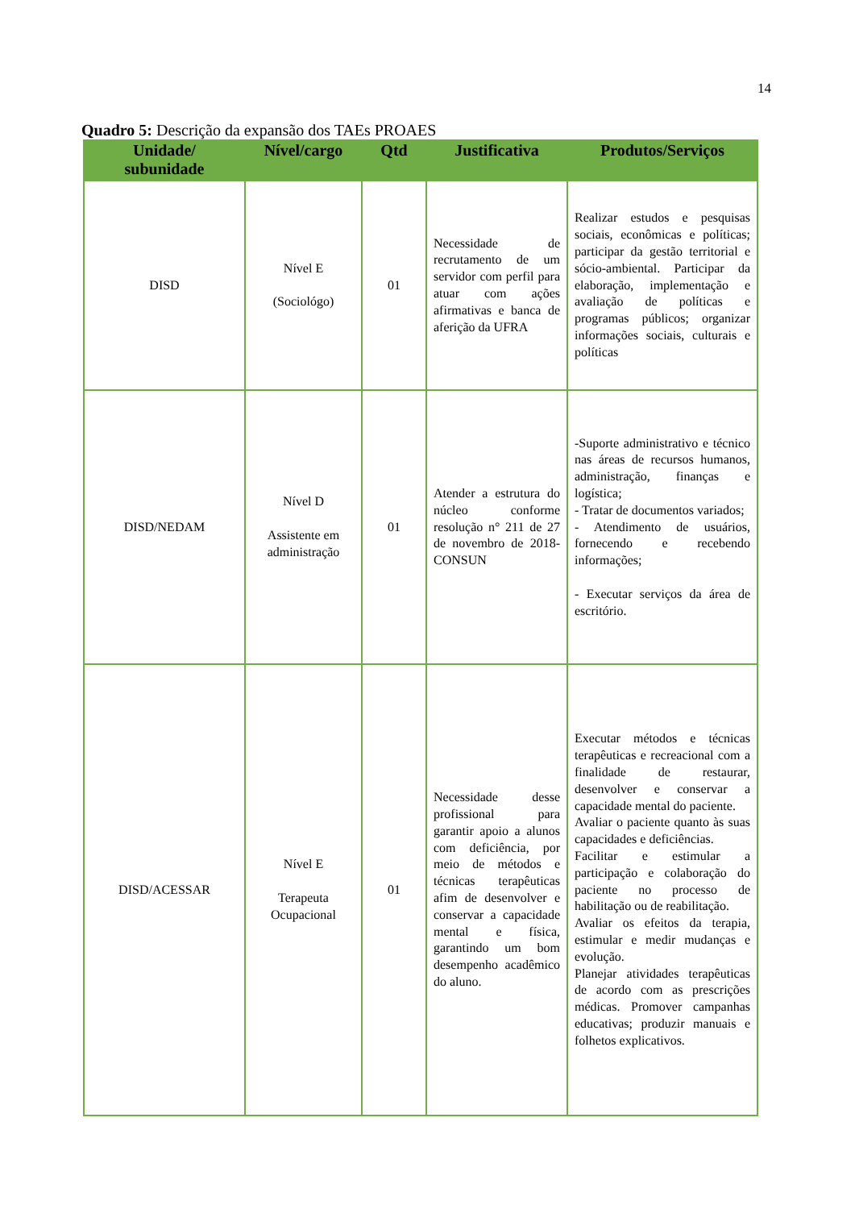14
Quadro 5: Descrição da expansão dos TAEs PROAES
| Unidade/ subunidade | Nível/cargo | Qtd | Justificativa | Produtos/Serviços |
| --- | --- | --- | --- | --- |
| DISD | Nível E (Sociológo) | 01 | Necessidade de recrutamento de um servidor com perfil para atuar com ações afirmativas e banca de aferição da UFRA | Realizar estudos e pesquisas sociais, econômicas e políticas; participar da gestão territorial e sócio-ambiental. Participar da elaboração, implementação e avaliação de políticas e programas públicos; organizar informações sociais, culturais e políticas |
| DISD/NEDAM | Nível D Assistente em administração | 01 | Atender a estrutura do núcleo conforme resolução n° 211 de 27 de novembro de 2018-CONSUN | -Suporte administrativo e técnico nas áreas de recursos humanos, administração, finanças e logística; - Tratar de documentos variados; - Atendimento de usuários, fornecendo e recebendo informações; - Executar serviços da área de escritório. |
| DISD/ACESSAR | Nível E Terapeuta Ocupacional | 01 | Necessidade desse profissional para garantir apoio a alunos com deficiência, por meio de métodos e técnicas terapêuticas afim de desenvolver e conservar a capacidade mental e física, garantindo um bom desempenho acadêmico do aluno. | Executar métodos e técnicas terapêuticas e recreacional com a finalidade de restaurar, desenvolver e conservar a capacidade mental do paciente. Avaliar o paciente quanto às suas capacidades e deficiências. Facilitar e estimular a participação e colaboração do paciente no processo de habilitação ou de reabilitação. Avaliar os efeitos da terapia, estimular e medir mudanças e evolução. Planejar atividades terapêuticas de acordo com as prescrições médicas. Promover campanhas educativas; produzir manuais e folhetos explicativos. |